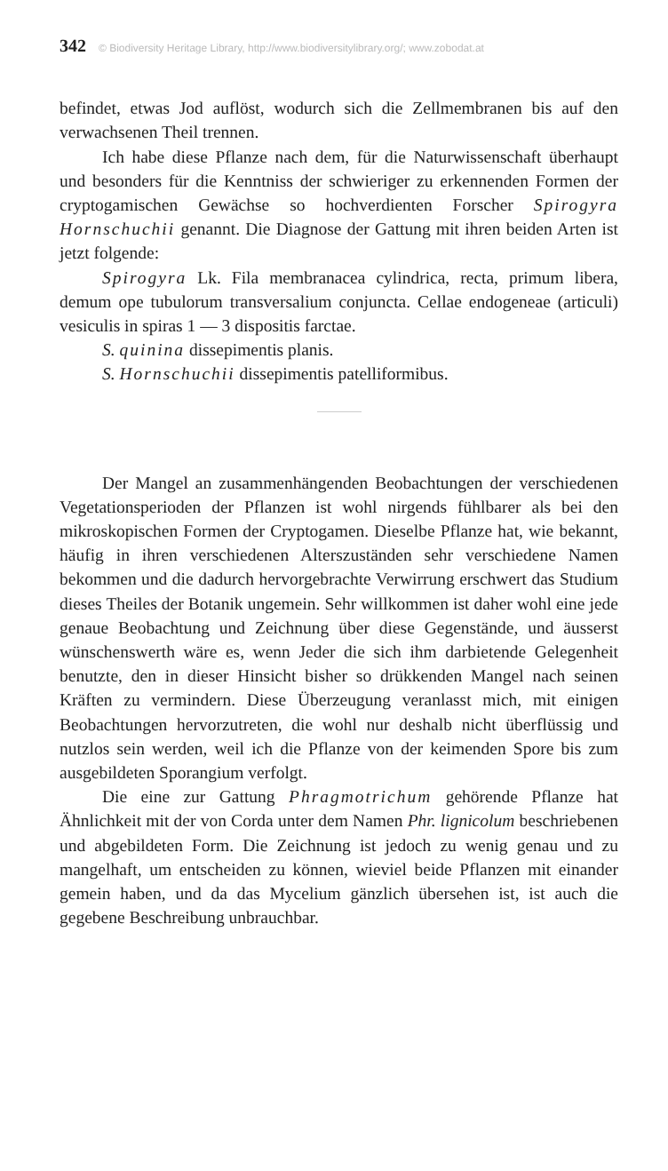342 © Biodiversity Heritage Library, http://www.biodiversitylibrary.org/; www.zobodat.at
befindet, etwas Jod auflöst, wodurch sich die Zellmembranen bis auf den verwachsenen Theil trennen.
Ich habe diese Pflanze nach dem, für die Naturwissenschaft überhaupt und besonders für die Kenntniss der schwieriger zu erkennenden Formen der cryptogamischen Gewächse so hochverdienten Forscher Spirogyra Hornschuchii genannt. Die Diagnose der Gattung mit ihren beiden Arten ist jetzt folgende:
Spirogyra Lk. Fila membranacea cylindrica, recta, primum libera, demum ope tubulorum transversalium conjuncta. Cellae endogeneae (articuli) vesiculis in spiras 1 — 3 dispositis farctae.
S. quinina dissepimentis planis.
S. Hornschuchii dissepimentis patelliformibus.
Der Mangel an zusammenhängenden Beobachtungen der verschiedenen Vegetationsperioden der Pflanzen ist wohl nirgends fühlbarer als bei den mikroskopischen Formen der Cryptogamen. Dieselbe Pflanze hat, wie bekannt, häufig in ihren verschiedenen Alterszuständen sehr verschiedene Namen bekommen und die dadurch hervorgebrachte Verwirrung erschwert das Studium dieses Theiles der Botanik ungemein. Sehr willkommen ist daher wohl eine jede genaue Beobachtung und Zeichnung über diese Gegenstände, und äusserst wünschenswerth wäre es, wenn Jeder die sich ihm darbietende Gelegenheit benutzte, den in dieser Hinsicht bisher so drükkenden Mangel nach seinen Kräften zu vermindern. Diese Überzeugung veranlasst mich, mit einigen Beobachtungen hervorzutreten, die wohl nur deshalb nicht überflüssig und nutzlos sein werden, weil ich die Pflanze von der keimenden Spore bis zum ausgebildeten Sporangium verfolgt.
Die eine zur Gattung Phragmotrichum gehörende Pflanze hat Ähnlichkeit mit der von Corda unter dem Namen Phr. lignicolum beschriebenen und abgebildeten Form. Die Zeichnung ist jedoch zu wenig genau und zu mangelhaft, um entscheiden zu können, wieviel beide Pflanzen mit einander gemein haben, und da das Mycelium gänzlich übersehen ist, ist auch die gegebene Beschreibung unbrauchbar.